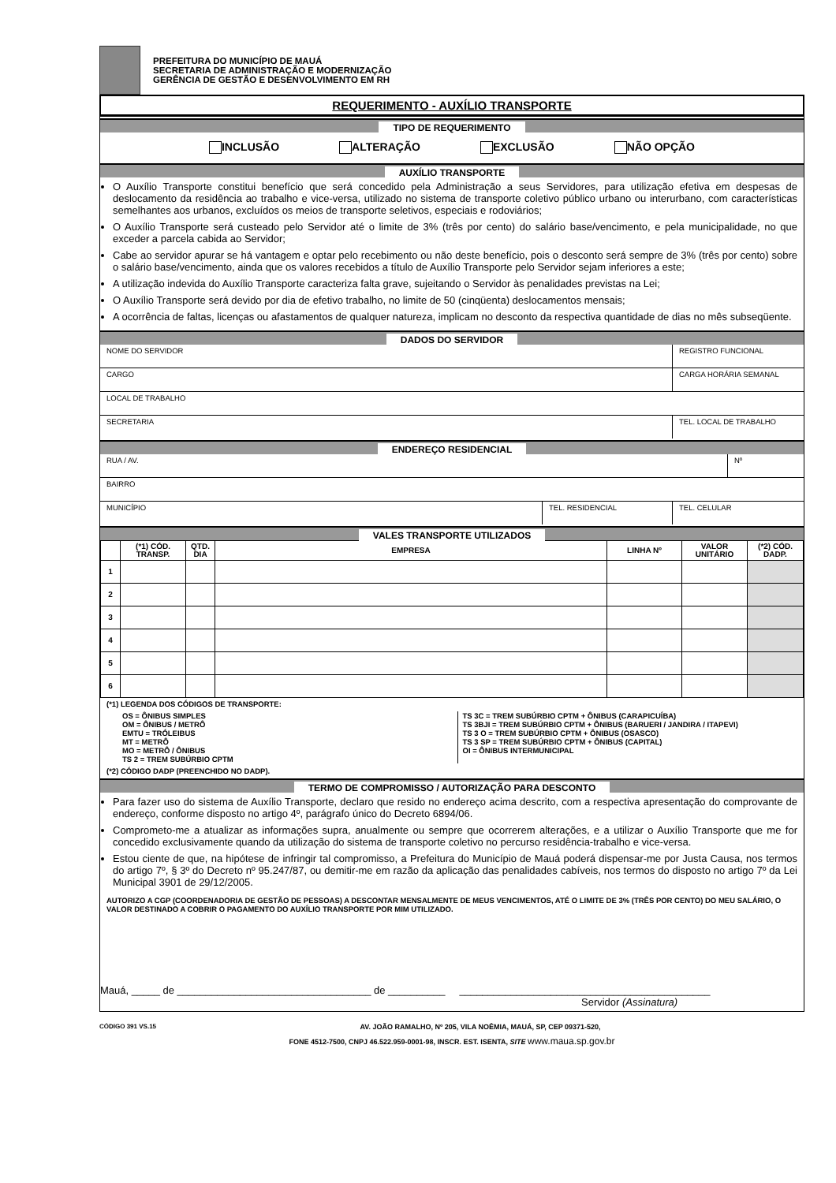PREFEITURA DO MUNICÍPIO DE MAUÁ
SECRETARIA DE ADMINISTRAÇÃO E MODERNIZAÇÃO
GERÊNCIA DE GESTÃO E DESENVOLVIMENTO EM RH
REQUERIMENTO - AUXÍLIO TRANSPORTE
TIPO DE REQUERIMENTO
INCLUSÃO ALTERAÇÃO EXCLUSÃO NÃO OPÇÃO
AUXÍLIO TRANSPORTE
O Auxílio Transporte constitui benefício que será concedido pela Administração a seus Servidores, para utilização efetiva em despesas de deslocamento da residência ao trabalho e vice-versa, utilizado no sistema de transporte coletivo público urbano ou interurbano, com características semelhantes aos urbanos, excluídos os meios de transporte seletivos, especiais e rodoviários;
O Auxílio Transporte será custeado pelo Servidor até o limite de 3% (três por cento) do salário base/vencimento, e pela municipalidade, no que exceder a parcela cabida ao Servidor;
Cabe ao servidor apurar se há vantagem e optar pelo recebimento ou não deste benefício, pois o desconto será sempre de 3% (três por cento) sobre o salário base/vencimento, ainda que os valores recebidos a título de Auxílio Transporte pelo Servidor sejam inferiores a este;
A utilização indevida do Auxílio Transporte caracteriza falta grave, sujeitando o Servidor às penalidades previstas na Lei;
O Auxílio Transporte será devido por dia de efetivo trabalho, no limite de 50 (cinqüenta) deslocamentos mensais;
A ocorrência de faltas, licenças ou afastamentos de qualquer natureza, implicam no desconto da respectiva quantidade de dias no mês subseqüente.
DADOS DO SERVIDOR
NOME DO SERVIDOR REGISTRO FUNCIONAL
CARGO CARGA HORÁRIA SEMANAL
LOCAL DE TRABALHO
SECRETARIA TEL. LOCAL DE TRABALHO
ENDEREÇO RESIDENCIAL
RUA / AV. Nº
BAIRRO
MUNICÍPIO TEL. RESIDENCIAL TEL. CELULAR
VALES TRANSPORTE UTILIZADOS
| | (*1) CÓD. TRANSP. | QTD. DIA | EMPRESA | LINHA Nº | VALOR UNITÁRIO | (*2) CÓD. DADP. |
| --- | --- | --- | --- | --- | --- | --- |
| 1 | | | | | | |
| 2 | | | | | | |
| 3 | | | | | | |
| 4 | | | | | | |
| 5 | | | | | | |
| 6 | | | | | | |
(*1) LEGENDA DOS CÓDIGOS DE TRANSPORTE:
OS = ÔNIBUS SIMPLES
OM = ÔNIBUS / METRÔ
EMTU = TRÓLEIBUS
MT = METRÔ
MO = METRÔ / ÔNIBUS
TS 2 = TREM SUBÚRBIO CPTM
TS 3C = TREM SUBÚRBIO CPTM + ÔNIBUS (CARAPICUÍBA)
TS 3BJI = TREM SUBÚRBIO CPTM + ÔNIBUS (BARUERI / JANDIRA / ITAPEVI)
TS 3 O = TREM SUBÚRBIO CPTM + ÔNIBUS (OSASCO)
TS 3 SP = TREM SUBÚRBIO CPTM + ÔNIBUS (CAPITAL)
OI = ÔNIBUS INTERMUNICIPAL
(*2) CÓDIGO DADP (PREENCHIDO NO DADP).
TERMO DE COMPROMISSO / AUTORIZAÇÃO PARA DESCONTO
Para fazer uso do sistema de Auxílio Transporte, declaro que resido no endereço acima descrito, com a respectiva apresentação do comprovante de endereço, conforme disposto no artigo 4º, parágrafo único do Decreto 6894/06.
Comprometo-me a atualizar as informações supra, anualmente ou sempre que ocorrerem alterações, e a utilizar o Auxílio Transporte que me for concedido exclusivamente quando da utilização do sistema de transporte coletivo no percurso residência-trabalho e vice-versa.
Estou ciente de que, na hipótese de infringir tal compromisso, a Prefeitura do Município de Mauá poderá dispensar-me por Justa Causa, nos termos do artigo 7º, § 3º do Decreto nº 95.247/87, ou demitir-me em razão da aplicação das penalidades cabíveis, nos termos do disposto no artigo 7º da Lei Municipal 3901 de 29/12/2005.
AUTORIZO A CGP (COORDENADORIA DE GESTÃO DE PESSOAS) A DESCONTAR MENSALMENTE DE MEUS VENCIMENTOS, ATÉ O LIMITE DE 3% (TRÊS POR CENTO) DO MEU SALÁRIO, O VALOR DESTINADO A COBRIR O PAGAMENTO DO AUXÍLIO TRANSPORTE POR MIM UTILIZADO.
Mauá, _____ de __________________________________ de __________ ____________________________________________
Servidor (Assinatura)
CÓDIGO 391 VS.15 AV. JOÃO RAMALHO, Nº 205, VILA NOÊMIA, MAUÁ, SP, CEP 09371-520,
FONE 4512-7500, CNPJ 46.522.959-0001-98, INSCR. EST. ISENTA, SITE www.maua.sp.gov.br